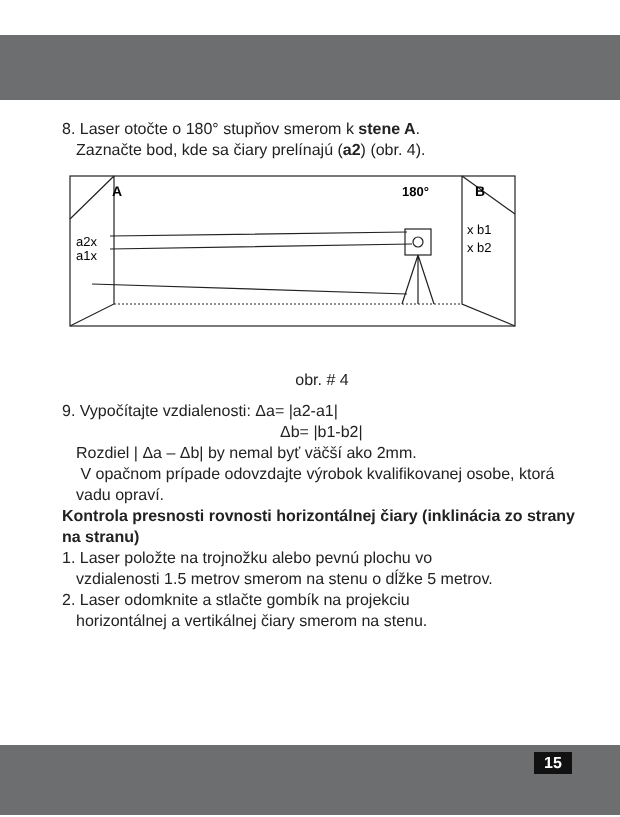8. Laser otočte o 180° stupňov smerom k stene A.
Zaznačte bod, kde sa čiary prelínajú (a2) (obr. 4).
A
B
180°
x b1
x b2
a2x
a1x
obr. # 4
9. Vypočítajte vzdialenosti: Δa= |a2-a1|
Δb= |b1-b2|
Rozdiel | Δa – Δb| by nemal byť väčší ako 2mm.
V opačnom prípade odovzdajte výrobok kvalifikovanej osobe, ktorá vadu opraví.
Kontrola presnosti rovnosti horizontálnej čiary (inklinácia zo strany na stranu)
1. Laser položte na trojnožku alebo pevnú plochu vo
vzdialenosti 1.5 metrov smerom na stenu o dĺžke 5 metrov.
2. Laser odomknite a stlačte gombík na projekciu
horizontálnej a vertikálnej čiary smerom na stenu.
15